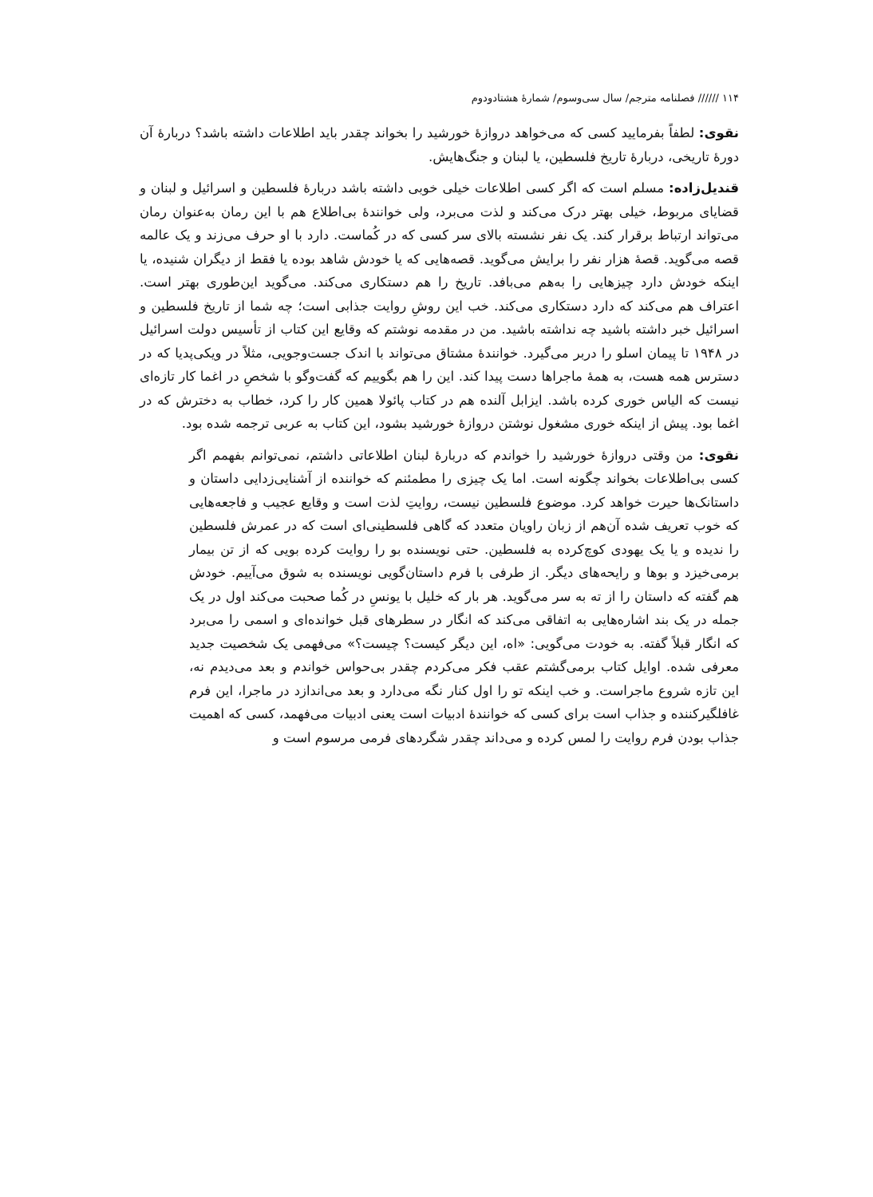۱۱۴ ////// فصلنامه مترجم/ سال سی‌وسوم/ شمارهٔ هشتادودوم
نقوی: لطفاً بفرمایید کسی که می‌خواهد دروازهٔ خورشید را بخواند چقدر باید اطلاعات داشته باشد؟ دربارهٔ آن دورهٔ تاریخی، دربارهٔ تاریخ فلسطین، یا لبنان و جنگ‌هایش.
قندیل‌زاده: مسلم است که اگر کسی اطلاعات خیلی خوبی داشته باشد دربارهٔ فلسطین و اسرائیل و لبنان و قضایای مربوط، خیلی بهتر درک می‌کند و لذت می‌برد، ولی خوانندهٔ بی‌اطلاع هم با این رمان به‌عنوان رمان می‌تواند ارتباط برقرار کند. یک نفر نشسته بالای سر کسی که در کُماست. دارد با او حرف می‌زند و یک عالمه قصه می‌گوید. قصهٔ هزار نفر را برایش می‌گوید. قصه‌هایی که یا خودش شاهد بوده یا فقط از دیگران شنیده، یا اینکه خودش دارد چیزهایی را به‌هم می‌بافد. تاریخ را هم دستکاری می‌کند. می‌گوید این‌طوری بهتر است. اعتراف هم می‌کند که دارد دستکاری می‌کند. خب این روشِ روایت جذابی است؛ چه شما از تاریخ فلسطین و اسرائیل خبر داشته باشید چه نداشته باشید. من در مقدمه نوشتم که وقایع این کتاب از تأسیس دولت اسرائیل در ۱۹۴۸ تا پیمان اسلو را دربر می‌گیرد. خوانندهٔ مشتاق می‌تواند با اندک جست‌وجویی، مثلاً در ویکی‌پدیا که در دسترس همه هست، به همهٔ ماجراها دست پیدا کند. این را هم بگوییم که گفت‌وگو با شخصِ در اغما کار تازه‌ای نیست که الیاس خوری کرده باشد. ایزابل آلنده هم در کتاب پائولا همین کار را کرد، خطاب به دخترش که در اغما بود. پیش از اینکه خوری مشغول نوشتن دروازهٔ خورشید بشود، این کتاب به عربی ترجمه شده بود.
نقوی: من وقتی دروازهٔ خورشید را خواندم که دربارهٔ لبنان اطلاعاتی داشتم، نمی‌توانم بفهمم اگر کسی بی‌اطلاعات بخواند چگونه است. اما یک چیزی را مطمئنم که خواننده از آشنایی‌زدایی داستان و داستانک‌ها حیرت خواهد کرد. موضوع فلسطین نیست، روایتِ لذت است و وقایع عجیب و فاجعه‌هایی که خوب تعریف شده آن‌هم از زبان راویان متعدد که گاهی فلسطینی‌ای است که در عمرش فلسطین را ندیده و یا یک یهودی کوچ‌کرده به فلسطین. حتی نویسنده بو را روایت کرده بویی که از تن بیمار برمی‌خیزد و بوها و رایحه‌های دیگر. از طرفی با فرم داستان‌گویی نویسنده به شوق می‌آییم. خودش هم گفته که داستان را از ته به سر می‌گوید. هر بار که خلیل با یونسِ در کُما صحبت می‌کند اول در یک جمله در یک بند اشاره‌هایی به اتفاقی می‌کند که انگار در سطرهای قبل خوانده‌ای و اسمی را می‌برد که انگار قبلاً گفته. به خودت می‌گویی: «اه، این دیگر کیست؟ چیست؟» می‌فهمی یک شخصیت جدید معرفی شده. اوایل کتاب برمی‌گشتم عقب فکر می‌کردم چقدر بی‌حواس خواندم و بعد می‌دیدم نه، این تازه شروع ماجراست. و خب اینکه تو را اول کنار نگه می‌دارد و بعد می‌اندازد در ماجرا، این فرم غافلگیرکننده و جذاب است برای کسی که خوانندهٔ ادبیات است یعنی ادبیات می‌فهمد، کسی که اهمیت جذاب بودن فرم روایت را لمس کرده و می‌داند چقدر شگردهای فرمی مرسوم است و